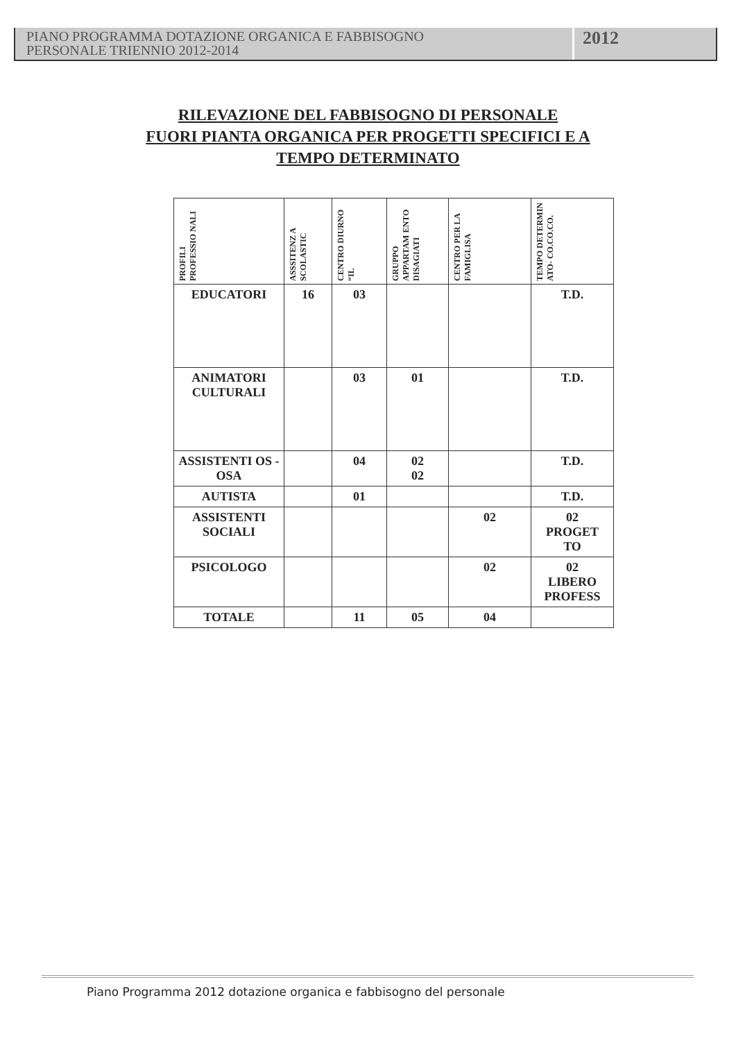PIANO PROGRAMMA DOTAZIONE ORGANICA E FABBISOGNO
PERSONALE TRIENNIO 2012-2014
2012
RILEVAZIONE DEL FABBISOGNO DI PERSONALE
FUORI PIANTA ORGANICA PER PROGETTI SPECIFICI E A
TEMPO DETERMINATO
| PROFILI PROFESSIO NALI | ASSSITENZ A SCOLASTIC | CENTRO DIURNO “IL | GRUPPO APPARTAM ENTO DISAGIATI | CENTRO PER LA FAMIGLISA | TEMPO DETERMIN ATO- CO.CO.CO. |
| --- | --- | --- | --- | --- | --- |
| EDUCATORI | 16 | 03 | | | T.D. |
| ANIMATORI CULTURALI | | 03 | 01 | | T.D. |
| ASSISTENTI OS - OSA | | 04 | 02 02 | | T.D. |
| AUTISTA | | 01 | | | T.D. |
| ASSISTENTI SOCIALI | | | | 02 | 02 PROGET TO |
| PSICOLOGO | | | | 02 | 02 LIBERO PROFESS |
| TOTALE | | 11 | 05 | 04 | |
Piano Programma 2012 dotazione organica e fabbisogno del personale